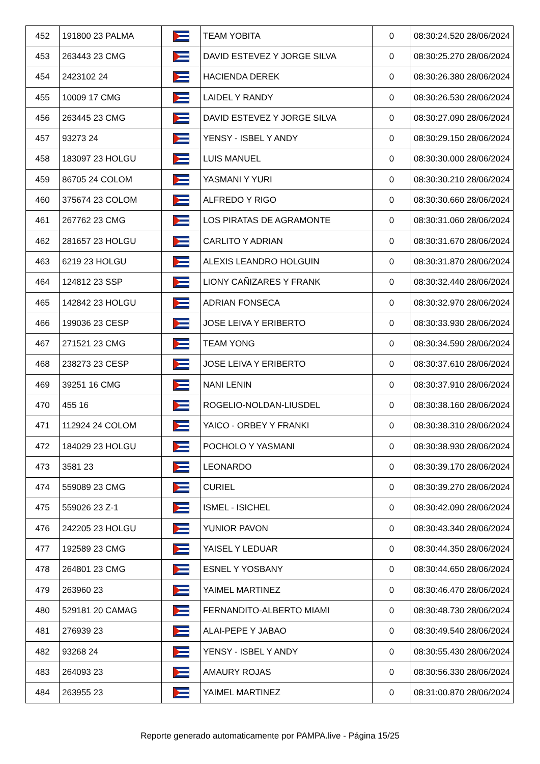| 452 | 191800 23 PALMA | | TEAM YOBITA | 0 | 08:30:24.520 28/06/2024 |
| 453 | 263443 23 CMG | | DAVID ESTEVEZ Y JORGE SILVA | 0 | 08:30:25.270 28/06/2024 |
| 454 | 2423102 24 | | HACIENDA DEREK | 0 | 08:30:26.380 28/06/2024 |
| 455 | 10009 17 CMG | | LAIDEL Y RANDY | 0 | 08:30:26.530 28/06/2024 |
| 456 | 263445 23 CMG | | DAVID ESTEVEZ Y JORGE SILVA | 0 | 08:30:27.090 28/06/2024 |
| 457 | 93273 24 | | YENSY - ISBEL Y ANDY | 0 | 08:30:29.150 28/06/2024 |
| 458 | 183097 23 HOLGU | | LUIS MANUEL | 0 | 08:30:30.000 28/06/2024 |
| 459 | 86705 24 COLOM | | YASMANI Y YURI | 0 | 08:30:30.210 28/06/2024 |
| 460 | 375674 23 COLOM | | ALFREDO Y RIGO | 0 | 08:30:30.660 28/06/2024 |
| 461 | 267762 23 CMG | | LOS PIRATAS DE AGRAMONTE | 0 | 08:30:31.060 28/06/2024 |
| 462 | 281657 23 HOLGU | | CARLITO Y ADRIAN | 0 | 08:30:31.670 28/06/2024 |
| 463 | 6219 23 HOLGU | | ALEXIS LEANDRO HOLGUIN | 0 | 08:30:31.870 28/06/2024 |
| 464 | 124812 23 SSP | | LIONY CAÑIZARES Y FRANK | 0 | 08:30:32.440 28/06/2024 |
| 465 | 142842 23 HOLGU | | ADRIAN FONSECA | 0 | 08:30:32.970 28/06/2024 |
| 466 | 199036 23 CESP | | JOSE LEIVA Y ERIBERTO | 0 | 08:30:33.930 28/06/2024 |
| 467 | 271521 23 CMG | | TEAM YONG | 0 | 08:30:34.590 28/06/2024 |
| 468 | 238273 23 CESP | | JOSE LEIVA Y ERIBERTO | 0 | 08:30:37.610 28/06/2024 |
| 469 | 39251 16 CMG | | NANI LENIN | 0 | 08:30:37.910 28/06/2024 |
| 470 | 455 16 | | ROGELIO-NOLDAN-LIUSDEL | 0 | 08:30:38.160 28/06/2024 |
| 471 | 112924 24 COLOM | | YAICO - ORBEY Y FRANKI | 0 | 08:30:38.310 28/06/2024 |
| 472 | 184029 23 HOLGU | | POCHOLO Y YASMANI | 0 | 08:30:38.930 28/06/2024 |
| 473 | 3581 23 | | LEONARDO | 0 | 08:30:39.170 28/06/2024 |
| 474 | 559089 23 CMG | | CURIEL | 0 | 08:30:39.270 28/06/2024 |
| 475 | 559026 23 Z-1 | | ISMEL - ISICHEL | 0 | 08:30:42.090 28/06/2024 |
| 476 | 242205 23 HOLGU | | YUNIOR PAVON | 0 | 08:30:43.340 28/06/2024 |
| 477 | 192589 23 CMG | | YAISEL Y LEDUAR | 0 | 08:30:44.350 28/06/2024 |
| 478 | 264801 23 CMG | | ESNEL Y YOSBANY | 0 | 08:30:44.650 28/06/2024 |
| 479 | 263960 23 | | YAIMEL MARTINEZ | 0 | 08:30:46.470 28/06/2024 |
| 480 | 529181 20 CAMAG | | FERNANDITO-ALBERTO MIAMI | 0 | 08:30:48.730 28/06/2024 |
| 481 | 276939 23 | | ALAI-PEPE Y JABAO | 0 | 08:30:49.540 28/06/2024 |
| 482 | 93268 24 | | YENSY - ISBEL Y ANDY | 0 | 08:30:55.430 28/06/2024 |
| 483 | 264093 23 | | AMAURY ROJAS | 0 | 08:30:56.330 28/06/2024 |
| 484 | 263955 23 | | YAIMEL MARTINEZ | 0 | 08:31:00.870 28/06/2024 |
Reporte generado automaticamente por PAMPA.live - Página 15/25